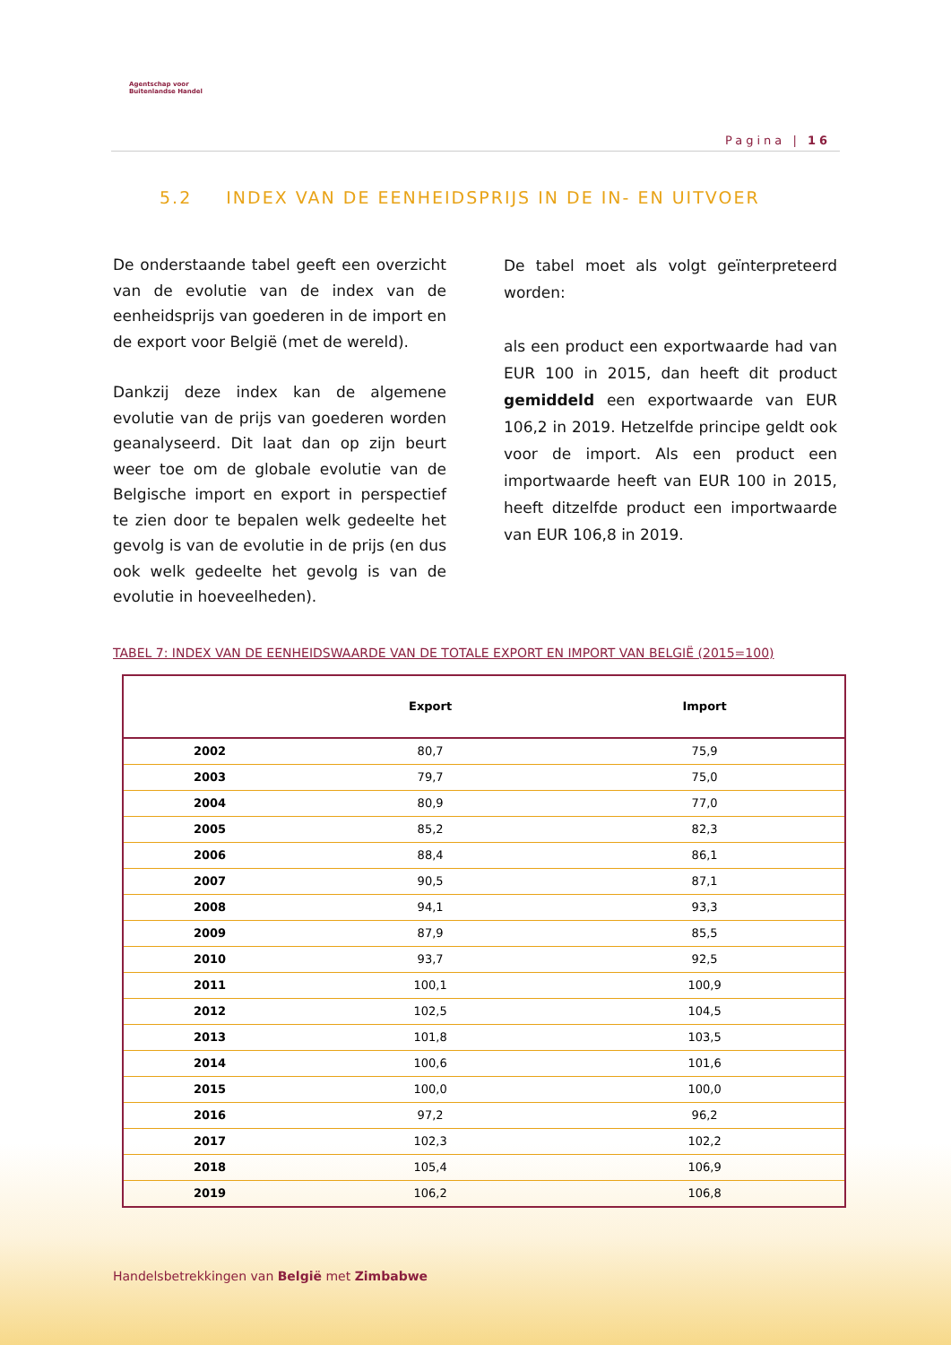Agentschap voor
Buitenlandse Handel
Pagina | 16
5.2 INDEX VAN DE EENHEIDSPRIJS IN DE IN- EN UITVOER
De onderstaande tabel geeft een overzicht van de evolutie van de index van de eenheidsprijs van goederen in de import en de export voor België (met de wereld).
Dankzij deze index kan de algemene evolutie van de prijs van goederen worden geanalyseerd. Dit laat dan op zijn beurt weer toe om de globale evolutie van de Belgische import en export in perspectief te zien door te bepalen welk gedeelte het gevolg is van de evolutie in de prijs (en dus ook welk gedeelte het gevolg is van de evolutie in hoeveelheden).
De tabel moet als volgt geïnterpreteerd worden:
als een product een exportwaarde had van EUR 100 in 2015, dan heeft dit product gemiddeld een exportwaarde van EUR 106,2 in 2019. Hetzelfde principe geldt ook voor de import. Als een product een importwaarde heeft van EUR 100 in 2015, heeft ditzelfde product een importwaarde van EUR 106,8 in 2019.
TABEL 7: INDEX VAN DE EENHEIDSWAARDE VAN DE TOTALE EXPORT EN IMPORT VAN BELGIË (2015=100)
| | Export | Import |
| --- | --- | --- |
| 2002 | 80,7 | 75,9 |
| 2003 | 79,7 | 75,0 |
| 2004 | 80,9 | 77,0 |
| 2005 | 85,2 | 82,3 |
| 2006 | 88,4 | 86,1 |
| 2007 | 90,5 | 87,1 |
| 2008 | 94,1 | 93,3 |
| 2009 | 87,9 | 85,5 |
| 2010 | 93,7 | 92,5 |
| 2011 | 100,1 | 100,9 |
| 2012 | 102,5 | 104,5 |
| 2013 | 101,8 | 103,5 |
| 2014 | 100,6 | 101,6 |
| 2015 | 100,0 | 100,0 |
| 2016 | 97,2 | 96,2 |
| 2017 | 102,3 | 102,2 |
| 2018 | 105,4 | 106,9 |
| 2019 | 106,2 | 106,8 |
Handelsbetrekkingen van België met Zimbabwe